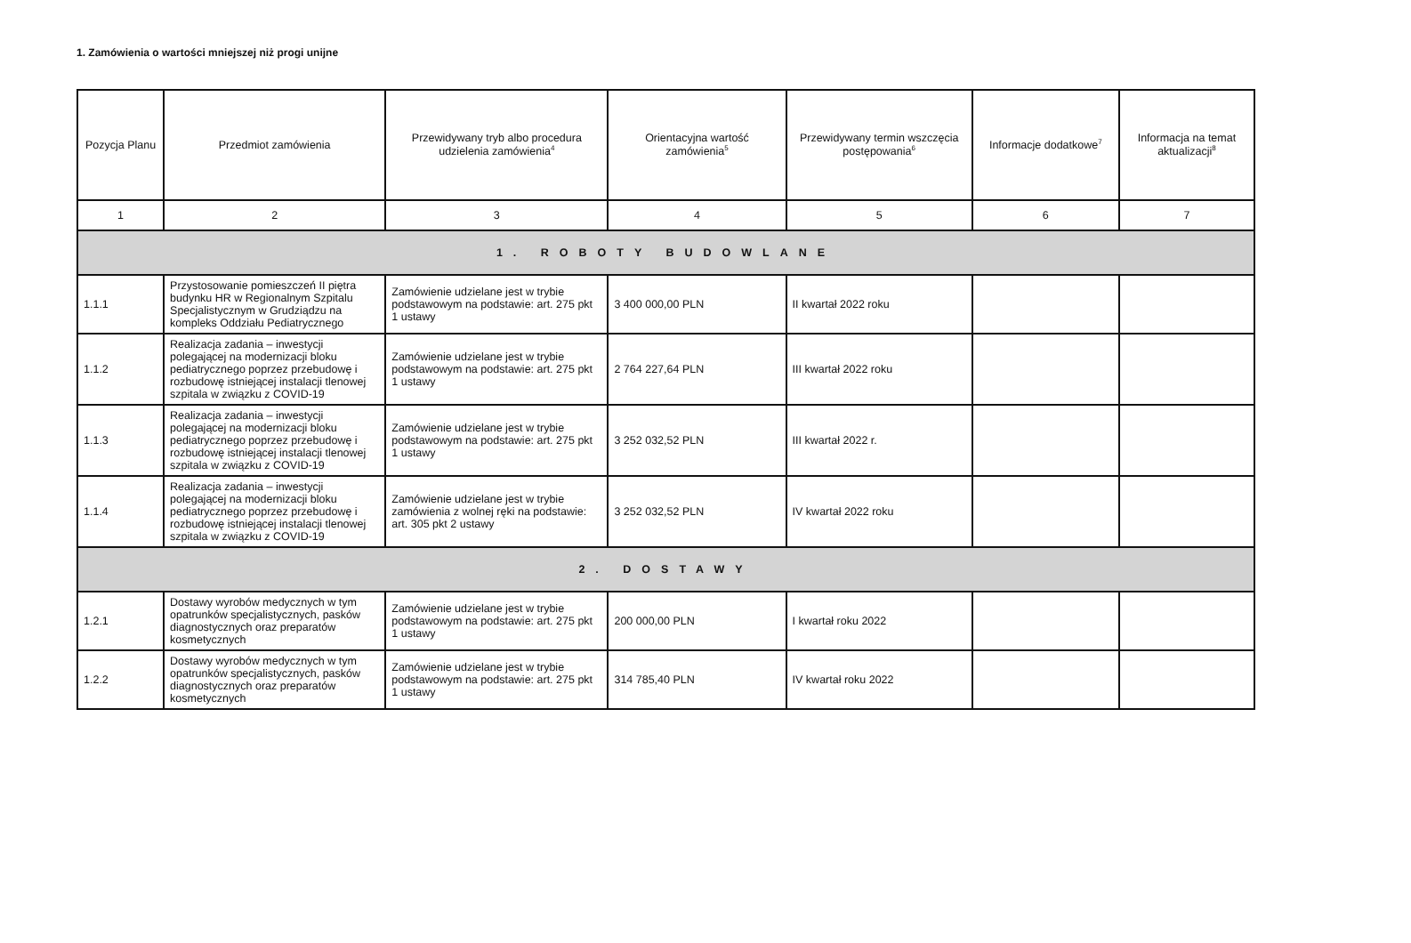1. Zamówienia o wartości mniejszej niż progi unijne
| Pozycja Planu | Przedmiot zamówienia | Przewidywany tryb albo procedura udzielenia zamówienia<sup>4</sup> | Orientacyjna wartość zamówienia<sup>5</sup> | Przewidywany termin wszczęcia postępowania<sup>6</sup> | Informacje dodatkowe<sup>7</sup> | Informacja na temat aktualizacji<sup>8</sup> |
| --- | --- | --- | --- | --- | --- | --- |
| 1 | 2 | 3 | 4 | 5 | 6 | 7 |
| 1. ROBOTY BUDOWLANE | | | | | | |
| 1.1.1 | Przystosowanie pomieszczeń II piętra budynku HR w Regionalnym Szpitalu Specjalistycznym w Grudziądzu na kompleks Oddziału Pediatrycznego | Zamówienie udzielane jest w trybie podstawowym na podstawie: art. 275 pkt 1 ustawy | 3 400 000,00 PLN | II kwartał 2022 roku | | |
| 1.1.2 | Realizacja zadania – inwestycji polegającej na modernizacji bloku pediatrycznego poprzez przebudowę i rozbudowę istniejącej instalacji tlenowej szpitala w związku z COVID-19 | Zamówienie udzielane jest w trybie podstawowym na podstawie: art. 275 pkt 1 ustawy | 2 764 227,64 PLN | III kwartał 2022 roku | | |
| 1.1.3 | Realizacja zadania – inwestycji polegającej na modernizacji bloku pediatrycznego poprzez przebudowę i rozbudowę istniejącej instalacji tlenowej szpitala w związku z COVID-19 | Zamówienie udzielane jest w trybie podstawowym na podstawie: art. 275 pkt 1 ustawy | 3 252 032,52 PLN | III kwartał 2022 r. | | |
| 1.1.4 | Realizacja zadania – inwestycji polegającej na modernizacji bloku pediatrycznego poprzez przebudowę i rozbudowę istniejącej instalacji tlenowej szpitala w związku z COVID-19 | Zamówienie udzielane jest w trybie zamówienia z wolnej ręki na podstawie: art. 305 pkt 2 ustawy | 3 252 032,52 PLN | IV kwartał 2022 roku | | |
| 2. DOSTAWY | | | | | | |
| 1.2.1 | Dostawy wyrobów medycznych w tym opatrunków specjalistycznych, pasków diagnostycznych oraz preparatów kosmetycznych | Zamówienie udzielane jest w trybie podstawowym na podstawie: art. 275 pkt 1 ustawy | 200 000,00 PLN | I kwartał roku 2022 | | |
| 1.2.2 | Dostawy wyrobów medycznych w tym opatrunków specjalistycznych, pasków diagnostycznych oraz preparatów kosmetycznych | Zamówienie udzielane jest w trybie podstawowym na podstawie: art. 275 pkt 1 ustawy | 314 785,40 PLN | IV kwartał roku 2022 | | |